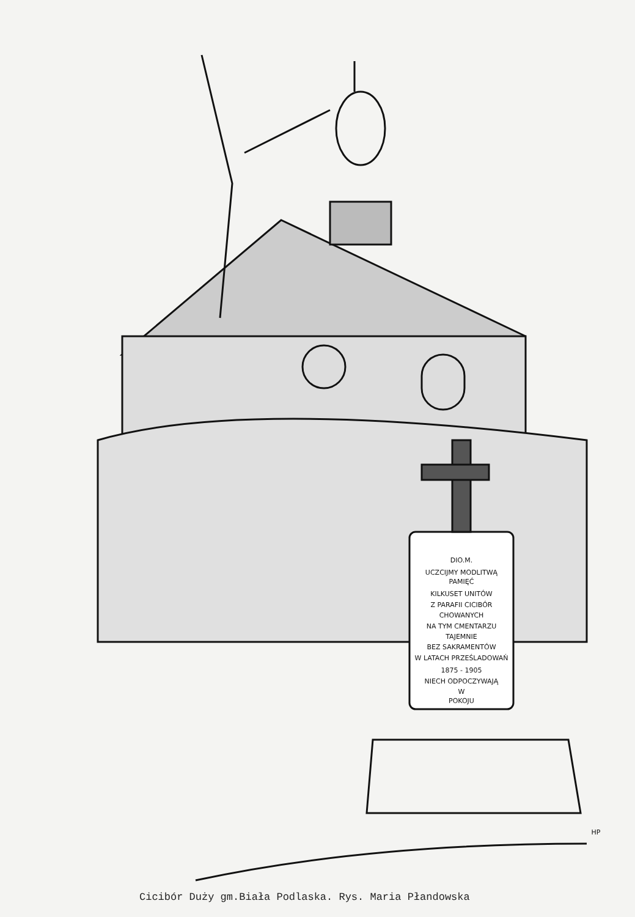DIO.M.
UCZCIJMY MODLITWĄ
PAMIĘĆ
KILKUSET UNITÓW
Z PARAFII CICIBÓR
CHOWANYCH
NA TYM CMENTARZU
TAJEMNIE
BEZ SAKRAMENTÓW
W LATACH PRZEŚLADOWAŃ
1875 - 1905
NIECH ODPOCZYWAJĄ
W
POKOJU
HP
Cicibór Duży gm.Biała Podlaska. Rys. Maria Płandowska